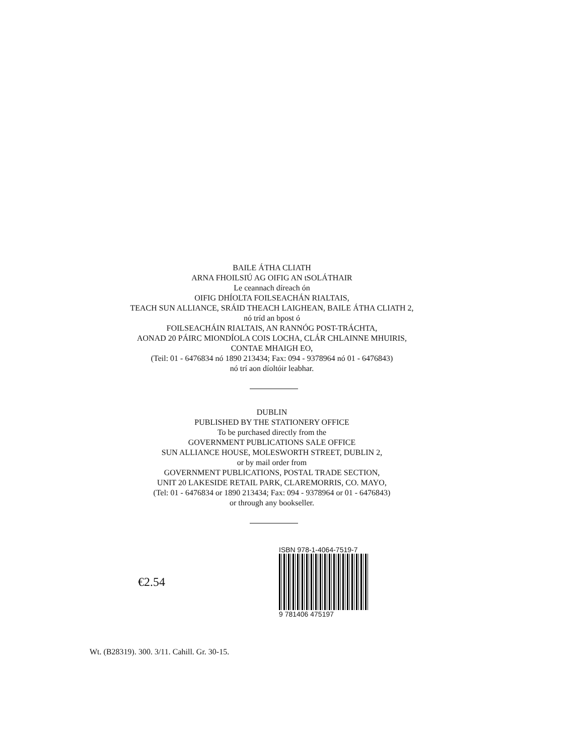BAILE ÁTHA CLIATH
ARNA FHOILSIÚ AG OIFIG AN tSOLÁTHAIR
Le ceannach díreach ón
OIFIG DHÍOLTA FOILSEACHÁN RIALTAIS,
TEACH SUN ALLIANCE, SRÁID THEACH LAIGHEAN, BAILE ÁTHA CLIATH 2,
nó tríd an bpost ó
FOILSEACHÁIN RIALTAIS, AN RANNÓG POST-TRÁCHTA,
AONAD 20 PÁIRC MIONDÍOLA COIS LOCHA, CLÁR CHLAINNE MHUIRIS,
CONTAE MHAIGH EO,
(Teil: 01 - 6476834 nó 1890 213434; Fax: 094 - 9378964 nó 01 - 6476843)
nó trí aon díoltóir leabhar.
DUBLIN
PUBLISHED BY THE STATIONERY OFFICE
To be purchased directly from the
GOVERNMENT PUBLICATIONS SALE OFFICE
SUN ALLIANCE HOUSE, MOLESWORTH STREET, DUBLIN 2,
or by mail order from
GOVERNMENT PUBLICATIONS, POSTAL TRADE SECTION,
UNIT 20 LAKESIDE RETAIL PARK, CLAREMORRIS, CO. MAYO,
(Tel: 01 - 6476834 or 1890 213434; Fax: 094 - 9378964 or 01 - 6476843)
or through any bookseller.
€2.54
ISBN 978-1-4064-7519-7
9 781406 475197
Wt. (B28319). 300. 3/11. Cahill. Gr. 30-15.